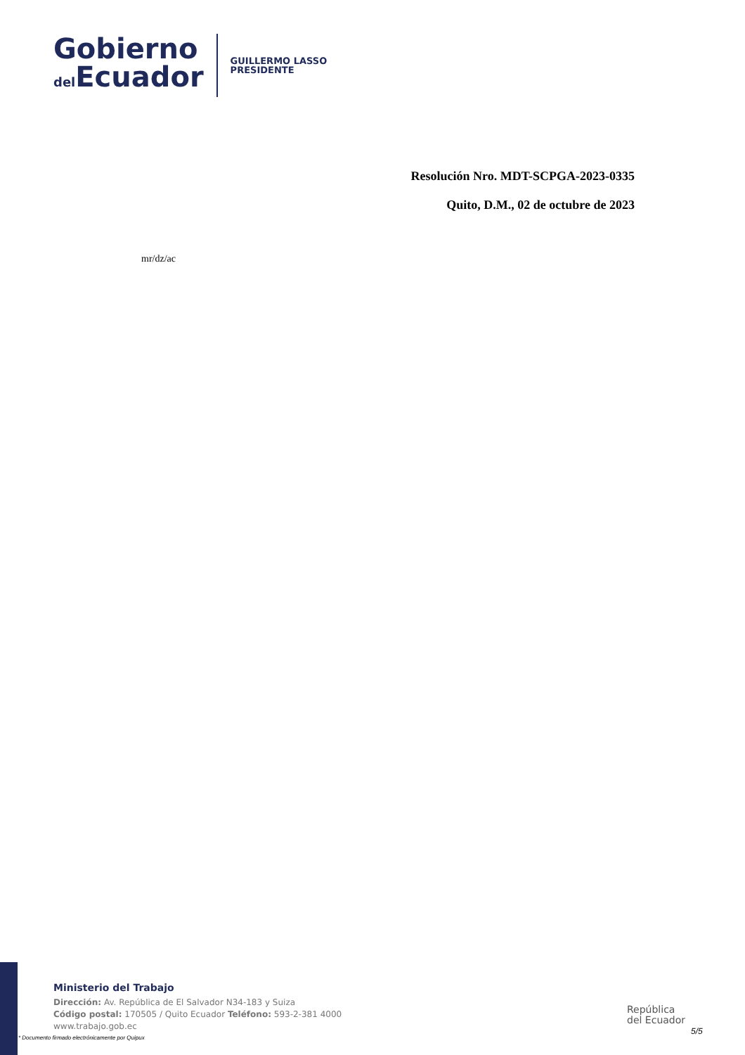Gobierno
del Ecuador
GUILLERMO LASSO
PRESIDENTE
Resolución Nro. MDT-SCPGA-2023-0335
Quito, D.M., 02 de octubre de 2023
mr/dz/ac
Ministerio del Trabajo
Dirección: Av. República de El Salvador N34-183 y Suiza
Código postal: 170505 / Quito Ecuador Teléfono: 593-2-381 4000
www.trabajo.gob.ec
* Documento firmado electrónicamente por Quipux
República
del Ecuador
5/5